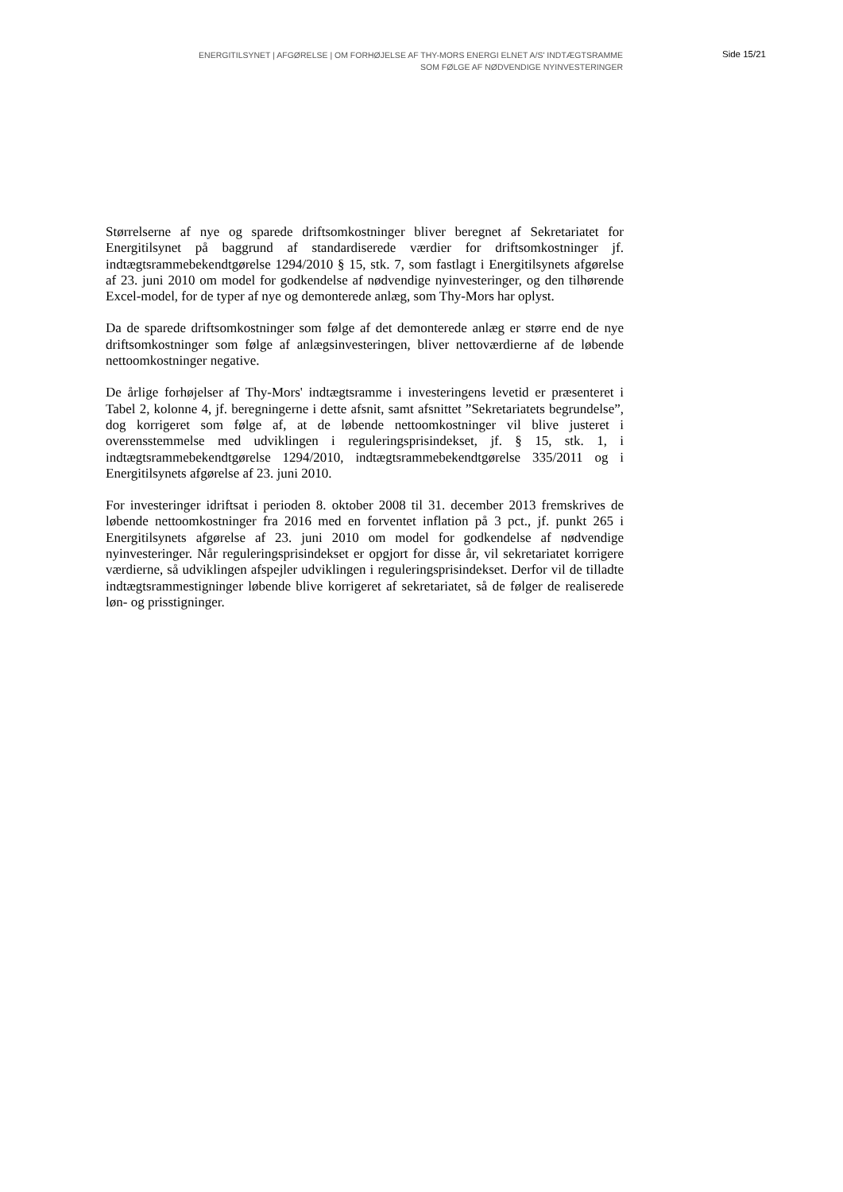ENERGITILSYNET | AFGØRELSE | OM FORHØJELSE AF THY-MORS ENERGI ELNET A/S' INDTÆGTSRAMME
SOM FØLGE AF NØDVENDIGE NYINVESTERINGER
Side 15/21
Størrelserne af nye og sparede driftsomkostninger bliver beregnet af Sekretariatet for Energitilsynet på baggrund af standardiserede værdier for driftsomkostninger jf. indtægtsrammebekendtgørelse 1294/2010 § 15, stk. 7, som fastlagt i Energitilsynets afgørelse af 23. juni 2010 om model for godkendelse af nødvendige nyinvesteringer, og den tilhørende Excel-model, for de typer af nye og demonterede anlæg, som Thy-Mors har oplyst.
Da de sparede driftsomkostninger som følge af det demonterede anlæg er større end de nye driftsomkostninger som følge af anlægsinvesteringen, bliver nettoværdierne af de løbende nettoomkostninger negative.
De årlige forhøjelser af Thy-Mors' indtægtsramme i investeringens levetid er præsenteret i Tabel 2, kolonne 4, jf. beregningerne i dette afsnit, samt afsnittet ”Sekretariatets begrundelse”, dog korrigeret som følge af, at de løbende nettoomkostninger vil blive justeret i overensstemmelse med udviklingen i reguleringsprisindekset, jf. § 15, stk. 1, i indtægtsrammebekendtgørelse 1294/2010, indtægtsrammebekendtgørelse 335/2011 og i Energitilsynets afgørelse af 23. juni 2010.
For investeringer idriftsat i perioden 8. oktober 2008 til 31. december 2013 fremskrives de løbende nettoomkostninger fra 2016 med en forventet inflation på 3 pct., jf. punkt 265 i Energitilsynets afgørelse af 23. juni 2010 om model for godkendelse af nødvendige nyinvesteringer. Når reguleringsprisindekset er opgjort for disse år, vil sekretariatet korrigere værdierne, så udviklingen afspejler udviklingen i reguleringsprisindekset. Derfor vil de tilladte indtægtsrammestigninger løbende blive korrigeret af sekretariatet, så de følger de realiserede løn- og prisstigninger.